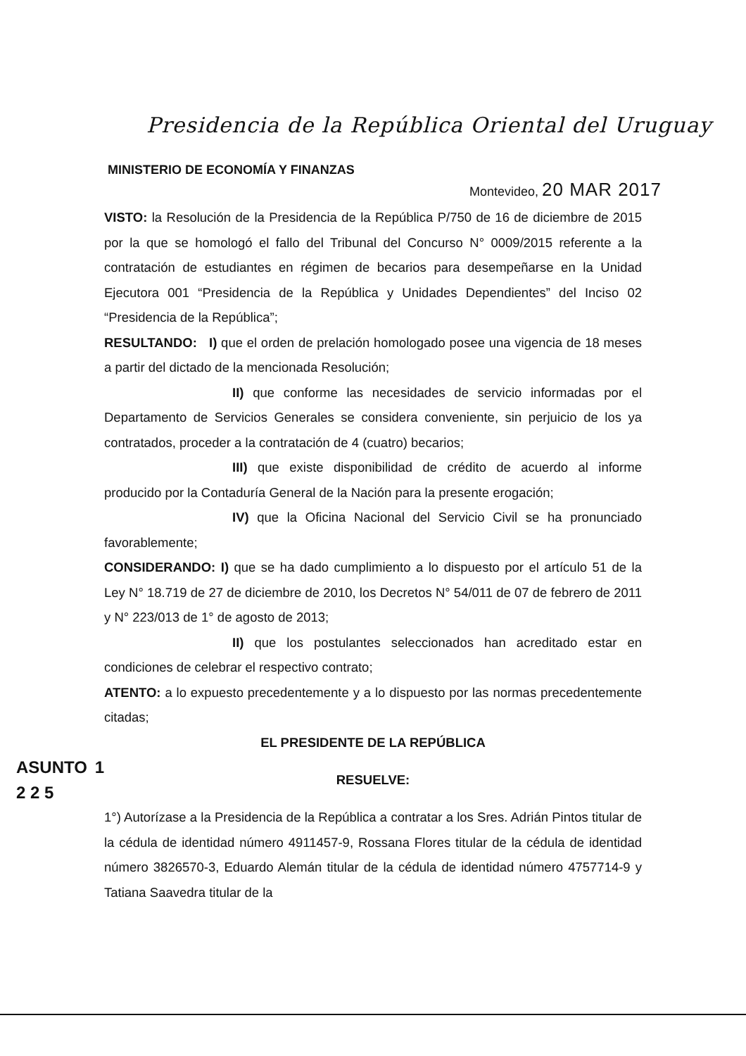Presidencia de la República Oriental del Uruguay
MINISTERIO DE ECONOMÍA Y FINANZAS
Montevideo, 20 MAR 2017
VISTO: la Resolución de la Presidencia de la República P/750 de 16 de diciembre de 2015 por la que se homologó el fallo del Tribunal del Concurso N° 0009/2015 referente a la contratación de estudiantes en régimen de becarios para desempeñarse en la Unidad Ejecutora 001 “Presidencia de la República y Unidades Dependientes” del Inciso 02 “Presidencia de la República”;
RESULTANDO: I) que el orden de prelación homologado posee una vigencia de 18 meses a partir del dictado de la mencionada Resolución;
II) que conforme las necesidades de servicio informadas por el Departamento de Servicios Generales se considera conveniente, sin perjuicio de los ya contratados, proceder a la contratación de 4 (cuatro) becarios;
III) que existe disponibilidad de crédito de acuerdo al informe producido por la Contaduría General de la Nación para la presente erogación;
IV) que la Oficina Nacional del Servicio Civil se ha pronunciado favorablemente;
CONSIDERANDO: I) que se ha dado cumplimiento a lo dispuesto por el artículo 51 de la Ley N° 18.719 de 27 de diciembre de 2010, los Decretos N° 54/011 de 07 de febrero de 2011 y N° 223/013 de 1° de agosto de 2013;
II) que los postulantes seleccionados han acreditado estar en condiciones de celebrar el respectivo contrato;
ATENTO: a lo expuesto precedentemente y a lo dispuesto por las normas precedentemente citadas;
EL PRESIDENTE DE LA REPÚBLICA
ASUNTO 1 2 2 5 RESUELVE:
1°) Autorízase a la Presidencia de la República a contratar a los Sres. Adrián Pintos titular de la cédula de identidad número 4911457-9, Rossana Flores titular de la cédula de identidad número 3826570-3, Eduardo Alemán titular de la cédula de identidad número 4757714-9 y Tatiana Saavedra titular de la